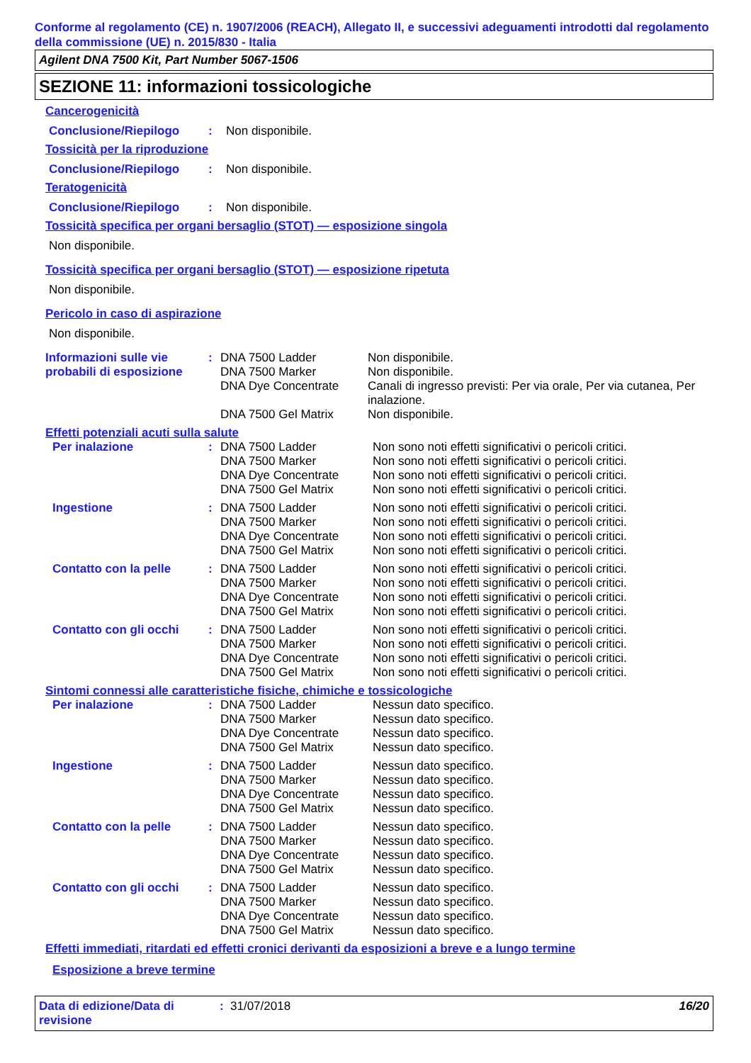Conforme al regolamento (CE) n. 1907/2006 (REACH), Allegato II, e successivi adeguamenti introdotti dal regolamento della commissione (UE) n. 2015/830 - Italia
Agilent DNA 7500 Kit, Part Number 5067-1506
SEZIONE 11: informazioni tossicologiche
Cancerogenicità
Conclusione/Riepilogo: Non disponibile.
Tossicità per la riproduzione
Conclusione/Riepilogo: Non disponibile.
Teratogenicità
Conclusione/Riepilogo: Non disponibile.
Tossicità specifica per organi bersaglio (STOT) — esposizione singola
Non disponibile.
Tossicità specifica per organi bersaglio (STOT) — esposizione ripetuta
Non disponibile.
Pericolo in caso di aspirazione
Non disponibile.
| Informazioni sulle vie probabili di esposizione | : | DNA 7500 Ladder | Non disponibile. |
| | | DNA 7500 Marker | Non disponibile. |
| | | DNA Dye Concentrate | Canali di ingresso previsti: Per via orale, Per via cutanea, Per inalazione. |
| | | DNA 7500 Gel Matrix | Non disponibile. |
Effetti potenziali acuti sulla salute
| Per inalazione | : | DNA 7500 Ladder | Non sono noti effetti significativi o pericoli critici. |
| | | DNA 7500 Marker | Non sono noti effetti significativi o pericoli critici. |
| | | DNA Dye Concentrate | Non sono noti effetti significativi o pericoli critici. |
| | | DNA 7500 Gel Matrix | Non sono noti effetti significativi o pericoli critici. |
| Ingestione | : | DNA 7500 Ladder | Non sono noti effetti significativi o pericoli critici. |
| | | DNA 7500 Marker | Non sono noti effetti significativi o pericoli critici. |
| | | DNA Dye Concentrate | Non sono noti effetti significativi o pericoli critici. |
| | | DNA 7500 Gel Matrix | Non sono noti effetti significativi o pericoli critici. |
| Contatto con la pelle | : | DNA 7500 Ladder | Non sono noti effetti significativi o pericoli critici. |
| | | DNA 7500 Marker | Non sono noti effetti significativi o pericoli critici. |
| | | DNA Dye Concentrate | Non sono noti effetti significativi o pericoli critici. |
| | | DNA 7500 Gel Matrix | Non sono noti effetti significativi o pericoli critici. |
| Contatto con gli occhi | : | DNA 7500 Ladder | Non sono noti effetti significativi o pericoli critici. |
| | | DNA 7500 Marker | Non sono noti effetti significativi o pericoli critici. |
| | | DNA Dye Concentrate | Non sono noti effetti significativi o pericoli critici. |
| | | DNA 7500 Gel Matrix | Non sono noti effetti significativi o pericoli critici. |
Sintomi connessi alle caratteristiche fisiche, chimiche e tossicologiche
| Per inalazione | : | DNA 7500 Ladder | Nessun dato specifico. |
| | | DNA 7500 Marker | Nessun dato specifico. |
| | | DNA Dye Concentrate | Nessun dato specifico. |
| | | DNA 7500 Gel Matrix | Nessun dato specifico. |
| Ingestione | : | DNA 7500 Ladder | Nessun dato specifico. |
| | | DNA 7500 Marker | Nessun dato specifico. |
| | | DNA Dye Concentrate | Nessun dato specifico. |
| | | DNA 7500 Gel Matrix | Nessun dato specifico. |
| Contatto con la pelle | : | DNA 7500 Ladder | Nessun dato specifico. |
| | | DNA 7500 Marker | Nessun dato specifico. |
| | | DNA Dye Concentrate | Nessun dato specifico. |
| | | DNA 7500 Gel Matrix | Nessun dato specifico. |
| Contatto con gli occhi | : | DNA 7500 Ladder | Nessun dato specifico. |
| | | DNA 7500 Marker | Nessun dato specifico. |
| | | DNA Dye Concentrate | Nessun dato specifico. |
| | | DNA 7500 Gel Matrix | Nessun dato specifico. |
Effetti immediati, ritardati ed effetti cronici derivanti da esposizioni a breve e a lungo termine
Esposizione a breve termine
Data di edizione/Data di revisione: 31/07/2018 16/20